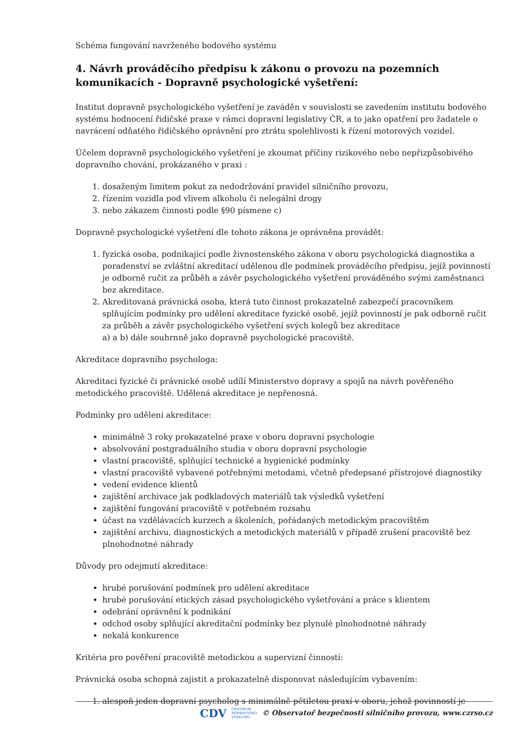Schéma fungování navrženého bodového systému
4. Návrh prováděcího předpisu k zákonu o provozu na pozemních komunikacích - Dopravně psychologické vyšetření:
Institut dopravně psychologického vyšetření je zaváděn v souvislosti se zavedením institutu bodového systému hodnocení řidičské praxe v rámci dopravní legislativy ČR, a to jako opatření pro žadatele o navrácení odňatého řidičského oprávnění pro ztrátu spolehlivosti k řízení motorových vozidel.
Účelem dopravně psychologického vyšetření je zkoumat příčiny rizikového nebo nepřizpůsobivého dopravního chování, prokázaného v praxi :
1. dosaženým limitem pokut za nedodržování pravidel silničního provozu,
2. řízením vozidla pod vlivem alkoholu či nelegální drogy
3. nebo zákazem činnosti podle §90 písmene c)
Dopravně psychologické vyšetření dle tohoto zákona je oprávněna provádět:
1. fyzická osoba, podnikající podle živnostenského zákona v oboru psychologická diagnostika a poradenství se zvláštní akreditací udělenou dle podmínek prováděcího předpisu, jejíž povinností je odborně ručit za průběh a závěr psychologického vyšetření prováděného svými zaměstnanci bez akreditace.
2. Akreditovaná právnická osoba, která tuto činnost prokazatelně zabezpečí pracovníkem splňujícím podmínky pro udělení akreditace fyzické osobě, jejíž povinností je pak odborně ručit za průběh a závěr psychologického vyšetření svých kolegů bez akreditace
a) a b) dále souhrnně jako dopravně psychologické pracoviště.
Akreditace dopravního psychologa:
Akreditaci fyzické či právnické osobě udílí Ministerstvo dopravy a spojů na návrh pověřeného metodického pracoviště. Udělená akreditace je nepřenosná.
Podmínky pro udělení akreditace:
minimálně 3 roky prokazatelné praxe v oboru dopravní psychologie
absolvování postgraduálního studia v oboru dopravní psychologie
vlastní pracoviště, splňující technické a hygienické podmínky
vlastní pracoviště vybavené potřebnými metodami, včetně předepsané přístrojové diagnostiky
vedení evidence klientů
zajištění archivace jak podkladových materiálů tak výsledků vyšetření
zajištění fungování pracoviště v potřebném rozsahu
účast na vzdělávacích kurzech a školeních, pořádaných metodickým pracovištěm
zajištění archivu, diagnostických a metodických materiálů v případě zrušení pracoviště bez plnohodnotné náhrady
Důvody pro odejmutí akreditace:
hrubé porušování podmínek pro udělení akreditace
hrubé porušování etických zásad psychologického vyšetřování a práce s klientem
odebrání oprávnění k podnikání
odchod osoby splňující akreditační podmínky bez plynulé plnohodnotné náhrady
nekalá konkurence
Kritéria pro pověření pracoviště metodickou a supervizní činností:
Právnická osoba schopná zajistit a prokazatelně disponovat následujícím vybavením:
1. alespoň jeden dopravní psycholog s minimálně pětiletou praxí v oboru, jehož povinností je
CDV CENTRUM
DOPRAVNÍHO
VÝZKUMU © Observatoř bezpečnosti silničního provozu, www.czrso.cz